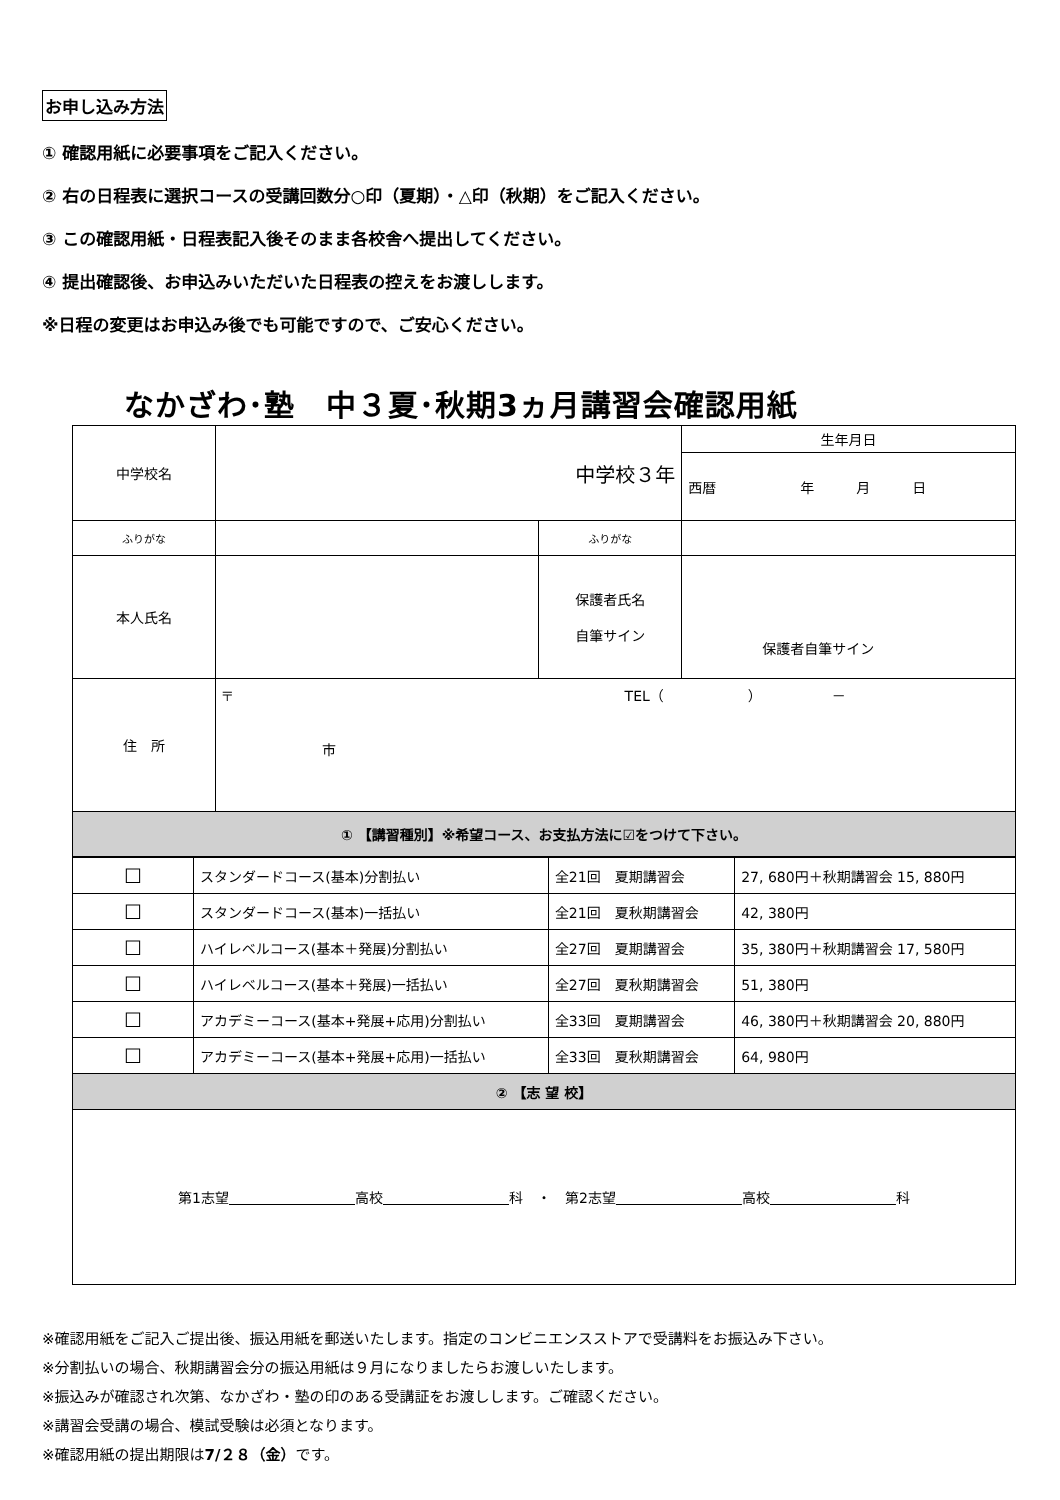お申し込み方法
① 確認用紙に必要事項をご記入ください。
② 右の日程表に選択コースの受講回数分○印（夏期）・△印（秋期）をご記入ください。
③ この確認用紙・日程表記入後そのまま各校舎へ提出してください。
④ 提出確認後、お申込みいただいた日程表の控えをお渡しします。
※日程の変更はお申込み後でも可能ですので、ご安心ください。
なかざわ･塾　中３夏･秋期3ヵ月講習会確認用紙
| 中学校名 | 中学校３年 | | 生年月日 |
| | | | 西暦 年 月 日 |
| ふりがな | | ふりがな | |
| 本人氏名 | | 保護者氏名 自筆サイン | 保護者自筆サイン |
| 住 所 | 〒 TEL（ ） － 市 | | |
| ① 【講習種別】※希望コース、お支払方法に☑をつけて下さい。 | | | |
| ☐ | スタンダードコース(基本)分割払い | 全21回 夏期講習会 | 27, 680円＋秋期講習会 15, 880円 |
| ☐ | スタンダードコース(基本)一括払い | 全21回 夏秋期講習会 | 42, 380円 |
| ☐ | ハイレベルコース(基本＋発展)分割払い | 全27回 夏期講習会 | 35, 380円＋秋期講習会 17, 580円 |
| ☐ | ハイレベルコース(基本＋発展)一括払い | 全27回 夏秋期講習会 | 51, 380円 |
| ☐ | アカデミーコース(基本+発展+応用)分割払い | 全33回 夏期講習会 | 46, 380円＋秋期講習会 20, 880円 |
| ☐ | アカデミーコース(基本+発展+応用)一括払い | 全33回 夏秋期講習会 | 64, 980円 |
| ② 【志 望 校】 | | | |
| 第1志望 高校 科 ・ 第2志望 高校 科 | | | |
※確認用紙をご記入ご提出後、振込用紙を郵送いたします。指定のコンビニエンスストアで受講料をお振込み下さい。
※分割払いの場合、秋期講習会分の振込用紙は９月になりましたらお渡しいたします。
※振込みが確認され次第、なかざわ・塾の印のある受講証をお渡しします。ご確認ください。
※講習会受講の場合、模試受験は必須となります。
※確認用紙の提出期限は7/２８（金）です。